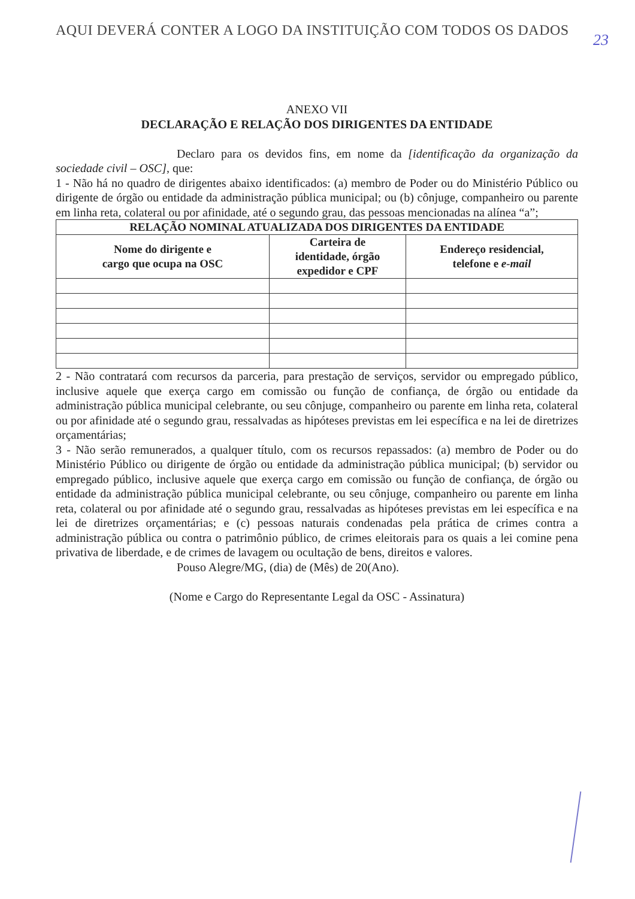AQUI DEVERÁ CONTER A LOGO DA INSTITUIÇÃO COM TODOS OS DADOS
23
ANEXO VII
DECLARAÇÃO E RELAÇÃO DOS DIRIGENTES DA ENTIDADE
Declaro para os devidos fins, em nome da [identificação da organização da sociedade civil – OSC], que:
1 - Não há no quadro de dirigentes abaixo identificados: (a) membro de Poder ou do Ministério Público ou dirigente de órgão ou entidade da administração pública municipal; ou (b) cônjuge, companheiro ou parente em linha reta, colateral ou por afinidade, até o segundo grau, das pessoas mencionadas na alínea “a”;
| RELAÇÃO NOMINAL ATUALIZADA DOS DIRIGENTES DA ENTIDADE | | |
| --- | --- | --- |
| Nome do dirigente e cargo que ocupa na OSC | Carteira de identidade, órgão expedidor e CPF | Endereço residencial, telefone e e-mail |
2 - Não contratará com recursos da parceria, para prestação de serviços, servidor ou empregado público, inclusive aquele que exerça cargo em comissão ou função de confiança, de órgão ou entidade da administração pública municipal celebrante, ou seu cônjuge, companheiro ou parente em linha reta, colateral ou por afinidade até o segundo grau, ressalvadas as hipóteses previstas em lei específica e na lei de diretrizes orçamentárias;
3 - Não serão remunerados, a qualquer título, com os recursos repassados: (a) membro de Poder ou do Ministério Público ou dirigente de órgão ou entidade da administração pública municipal; (b) servidor ou empregado público, inclusive aquele que exerça cargo em comissão ou função de confiança, de órgão ou entidade da administração pública municipal celebrante, ou seu cônjuge, companheiro ou parente em linha reta, colateral ou por afinidade até o segundo grau, ressalvadas as hipóteses previstas em lei específica e na lei de diretrizes orçamentárias; e (c) pessoas naturais condenadas pela prática de crimes contra a administração pública ou contra o patrimônio público, de crimes eleitorais para os quais a lei comine pena privativa de liberdade, e de crimes de lavagem ou ocultação de bens, direitos e valores.
Pouso Alegre/MG, (dia) de (Mês) de 20(Ano).
(Nome e Cargo do Representante Legal da OSC - Assinatura)